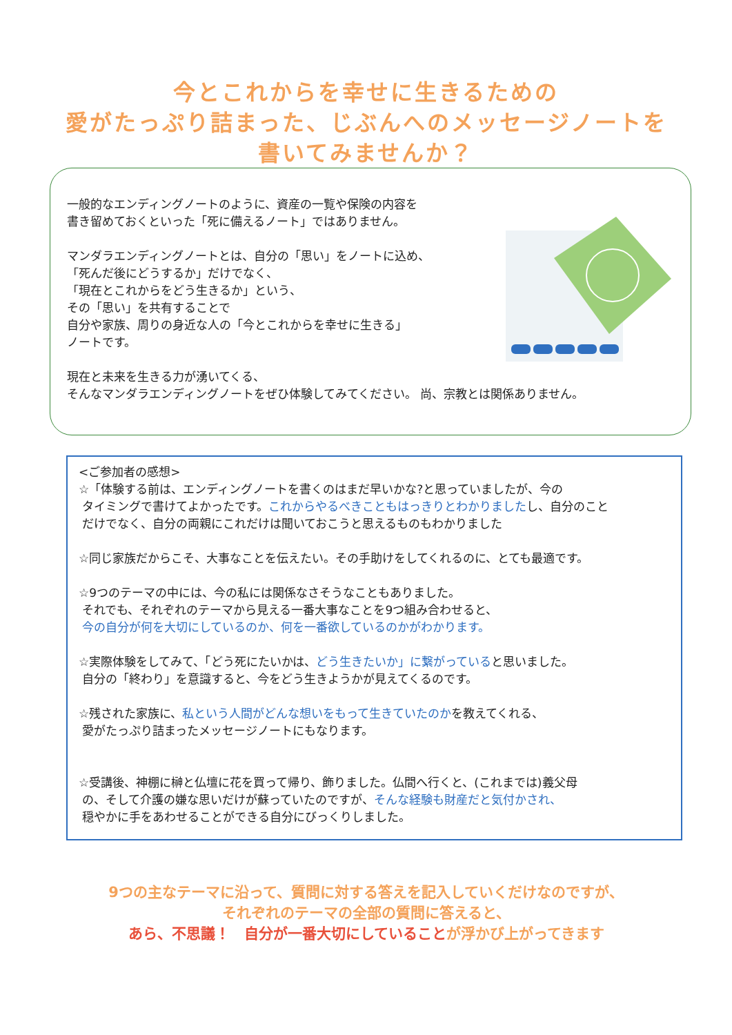今とこれからを幸せに生きるための
愛がたっぷり詰まった、じぶんへのメッセージノートを
書いてみませんか？
一般的なエンディングノートのように、資産の一覧や保険の内容を
書き留めておくといった「死に備えるノート」ではありません。
マンダラエンディングノートとは、自分の「思い」をノートに込め、
「死んだ後にどうするか」だけでなく、
「現在とこれからをどう生きるか」という、
その「思い」を共有することで
自分や家族、周りの身近な人の「今とこれからを幸せに生きる」
ノートです。
現在と未来を生きる力が湧いてくる、
そんなマンダラエンディングノートをぜひ体験してみてください。 尚、宗教とは関係ありません。
<ご参加者の感想>
☆「体験する前は、エンディングノートを書くのはまだ早いかな?と思っていましたが、今の
タイミングで書けてよかったです。これからやるべきこともはっきりとわかりましたし、自分のこと
だけでなく、自分の両親にこれだけは聞いておこうと思えるものもわかりました
☆同じ家族だからこそ、大事なことを伝えたい。その手助けをしてくれるのに、とても最適です。
☆9つのテーマの中には、今の私には関係なさそうなこともありました。
それでも、それぞれのテーマから見える一番大事なことを9つ組み合わせると、
今の自分が何を大切にしているのか、何を一番欲しているのかがわかります。
☆実際体験をしてみて、「どう死にたいかは、どう生きたいか」に繋がっていると思いました。
自分の「終わり」を意識すると、今をどう生きようかが見えてくるのです。
☆残された家族に、私という人間がどんな想いをもって生きていたのかを教えてくれる、
愛がたっぷり詰まったメッセージノートにもなります。
☆受講後、神棚に榊と仏壇に花を買って帰り、飾りました。仏間へ行くと、(これまでは)義父母
の、そして介護の嫌な思いだけが蘇っていたのですが、そんな経験も財産だと気付かされ、
穏やかに手をあわせることができる自分にびっくりしました。
9つの主なテーマに沿って、質問に対する答えを記入していくだけなのですが、
それぞれのテーマの全部の質問に答えると、
あら、不思議！　自分が一番大切にしていることが浮かび上がってきます